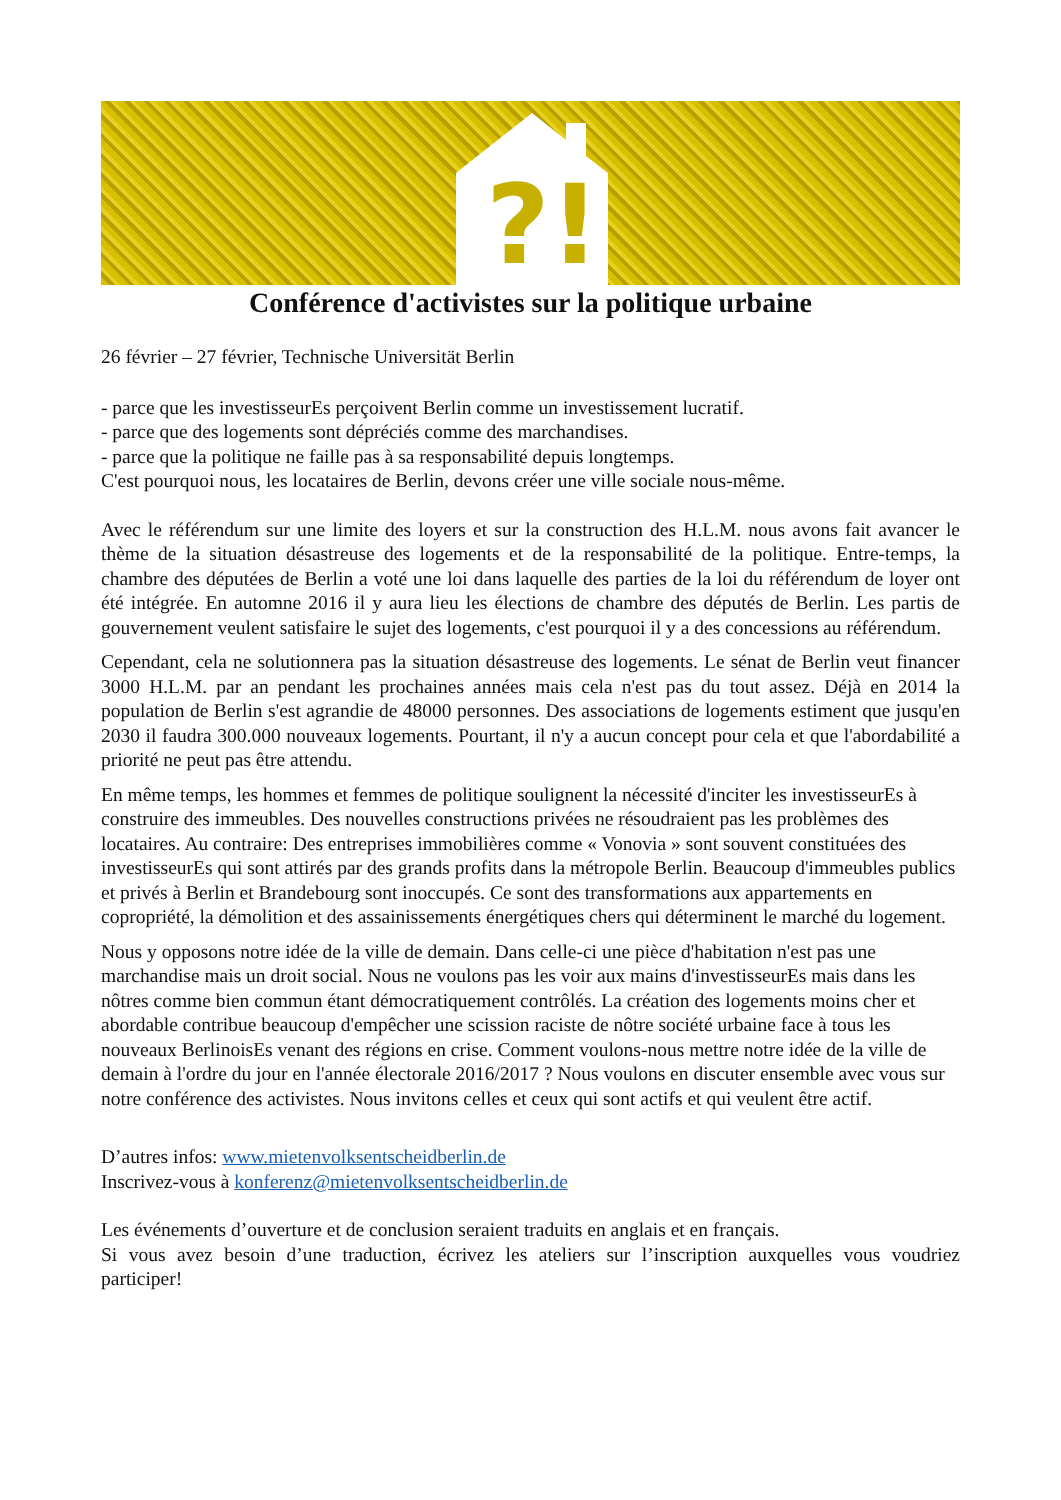?!
Conférence d'activistes sur la politique urbaine
26 février – 27 février, Technische Universität Berlin
- parce que les investisseurEs perçoivent Berlin comme un investissement lucratif.
- parce que des logements sont dépréciés comme des marchandises.
- parce que la politique ne faille pas à sa responsabilité depuis longtemps.
C'est pourquoi nous, les locataires de Berlin, devons créer une ville sociale nous-même.
Avec le référendum sur une limite des loyers et sur la construction des H.L.M. nous avons fait avancer le thème de la situation désastreuse des logements et de la responsabilité de la politique. Entre-temps, la chambre des députées de Berlin a voté une loi dans laquelle des parties de la loi du référendum de loyer ont été intégrée. En automne 2016 il y aura lieu les élections de chambre des députés de Berlin. Les partis de gouvernement veulent satisfaire le sujet des logements, c'est pourquoi il y a des concessions au référendum.
Cependant, cela ne solutionnera pas la situation désastreuse des logements. Le sénat de Berlin veut financer 3000 H.L.M. par an pendant les prochaines années mais cela n'est pas du tout assez. Déjà en 2014 la population de Berlin s'est agrandie de 48000 personnes. Des associations de logements estiment que jusqu'en 2030 il faudra 300.000 nouveaux logements. Pourtant, il n'y a aucun concept pour cela et que l'abordabilité a priorité ne peut pas être attendu.
En même temps, les hommes et femmes de politique soulignent la nécessité d'inciter les investisseurEs à construire des immeubles. Des nouvelles constructions privées ne résoudraient pas les problèmes des locataires. Au contraire: Des entreprises immobilières comme « Vonovia » sont souvent constituées des investisseurEs qui sont attirés par des grands profits dans la métropole Berlin. Beaucoup d'immeubles publics et privés à Berlin et Brandebourg sont inoccupés. Ce sont des transformations aux appartements en copropriété, la démolition et des assainissements énergétiques chers qui déterminent le marché du logement.
Nous y opposons notre idée de la ville de demain. Dans celle-ci une pièce d'habitation n'est pas une marchandise mais un droit social. Nous ne voulons pas les voir aux mains d'investisseurEs mais dans les nôtres comme bien commun étant démocratiquement contrôlés. La création des logements moins cher et abordable contribue beaucoup d'empêcher une scission raciste de nôtre société urbaine face à tous les nouveaux BerlinoisEs venant des régions en crise. Comment voulons-nous mettre notre idée de la ville de demain à l'ordre du jour en l'année électorale 2016/2017 ? Nous voulons en discuter ensemble avec vous sur notre conférence des activistes. Nous invitons celles et ceux qui sont actifs et qui veulent être actif.
D’autres infos: www.mietenvolksentscheidberlin.de
Inscrivez-vous à konferenz@mietenvolksentscheidberlin.de
Les événements d’ouverture et de conclusion seraient traduits en anglais et en français.
Si vous avez besoin d’une traduction, écrivez les ateliers sur l’inscription auxquelles vous voudriez participer!